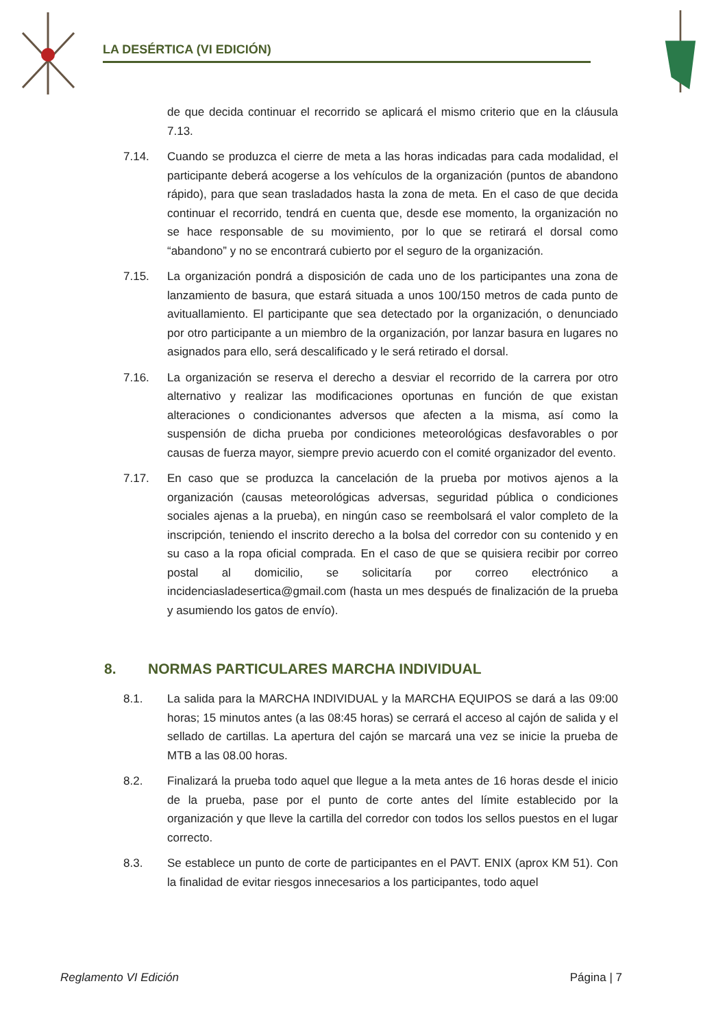LA DESÉRTICA (VI EDICIÓN)
de que decida continuar el recorrido se aplicará el mismo criterio que en la cláusula 7.13.
7.14. Cuando se produzca el cierre de meta a las horas indicadas para cada modalidad, el participante deberá acogerse a los vehículos de la organización (puntos de abandono rápido), para que sean trasladados hasta la zona de meta. En el caso de que decida continuar el recorrido, tendrá en cuenta que, desde ese momento, la organización no se hace responsable de su movimiento, por lo que se retirará el dorsal como “abandono” y no se encontrará cubierto por el seguro de la organización.
7.15. La organización pondrá a disposición de cada uno de los participantes una zona de lanzamiento de basura, que estará situada a unos 100/150 metros de cada punto de avituallamiento. El participante que sea detectado por la organización, o denunciado por otro participante a un miembro de la organización, por lanzar basura en lugares no asignados para ello, será descalificado y le será retirado el dorsal.
7.16. La organización se reserva el derecho a desviar el recorrido de la carrera por otro alternativo y realizar las modificaciones oportunas en función de que existan alteraciones o condicionantes adversos que afecten a la misma, así como la suspensión de dicha prueba por condiciones meteorológicas desfavorables o por causas de fuerza mayor, siempre previo acuerdo con el comité organizador del evento.
7.17. En caso que se produzca la cancelación de la prueba por motivos ajenos a la organización (causas meteorológicas adversas, seguridad pública o condiciones sociales ajenas a la prueba), en ningún caso se reembolsará el valor completo de la inscripción, teniendo el inscrito derecho a la bolsa del corredor con su contenido y en su caso a la ropa oficial comprada. En el caso de que se quisiera recibir por correo postal al domicilio, se solicitaría por correo electrónico a incidenciasladesertica@gmail.com (hasta un mes después de finalización de la prueba y asumiendo los gatos de envío).
8. NORMAS PARTICULARES MARCHA INDIVIDUAL
8.1. La salida para la MARCHA INDIVIDUAL y la MARCHA EQUIPOS se dará a las 09:00 horas; 15 minutos antes (a las 08:45 horas) se cerrará el acceso al cajón de salida y el sellado de cartillas. La apertura del cajón se marcará una vez se inicie la prueba de MTB a las 08.00 horas.
8.2. Finalizará la prueba todo aquel que llegue a la meta antes de 16 horas desde el inicio de la prueba, pase por el punto de corte antes del límite establecido por la organización y que lleve la cartilla del corredor con todos los sellos puestos en el lugar correcto.
8.3. Se establece un punto de corte de participantes en el PAVT. ENIX (aprox KM 51). Con la finalidad de evitar riesgos innecesarios a los participantes, todo aquel
Reglamento VI Edición Página | 7